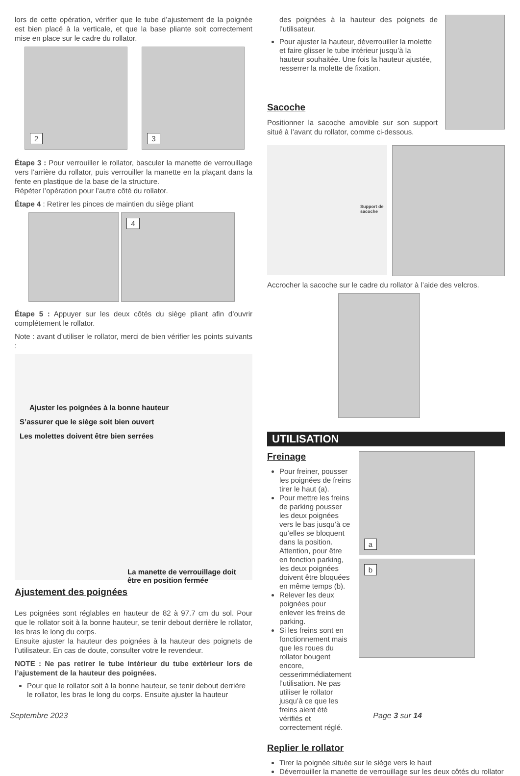lors de cette opération, vérifier que le tube d’ajustement de la poignée est bien placé à la verticale, et que la base pliante soit correctement mise en place sur le cadre du rollator.
2 3
Étape 3 : Pour verrouiller le rollator, basculer la manette de verrouillage vers l’arrière du rollator, puis verrouiller la manette en la plaçant dans la fente en plastique de la base de la structure.
Répéter l’opération pour l’autre côté du rollator.
Étape 4 : Retirer les pinces de maintien du siège pliant
4
Étape 5 : Appuyer sur les deux côtés du siège pliant afin d’ouvrir complétement le rollator.
Note : avant d’utiliser le rollator, merci de bien vérifier les points suivants :
Ajuster les poignées à la bonne hauteur
S’assurer que le siège soit bien ouvert
Les molettes doivent être bien serrées
La manette de verrouillage doit
être en position fermée
Ajustement des poignées
Les poignées sont réglables en hauteur de 82 à 97.7 cm du sol. Pour que le rollator soit à la bonne hauteur, se tenir debout derrière le rollator, les bras le long du corps.
Ensuite ajuster la hauteur des poignées à la hauteur des poignets de l’utilisateur. En cas de doute, consulter votre le revendeur.
NOTE : Ne pas retirer le tube intérieur du tube extérieur lors de l’ajustement de la hauteur des poignées.
Pour que le rollator soit à la bonne hauteur, se tenir debout derrière le rollator, les bras le long du corps. Ensuite ajuster la hauteur
des poignées à la hauteur des poignets de l’utilisateur.
Pour ajuster la hauteur, déverrouiller la molette et faire glisser le tube intérieur jusqu’à la hauteur souhaitée. Une fois la hauteur ajustée, resserrer la molette de fixation.
Sacoche
Positionner la sacoche amovible sur son support situé à l’avant du rollator, comme ci-dessous.
Support de sacoche
Accrocher la sacoche sur le cadre du rollator à l’aide des velcros.
UTILISATION
Freinage
Pour freiner, pousser les poignées de freins tirer le haut (a).
Pour mettre les freins de parking pousser les deux poignées vers le bas jusqu’à ce qu’elles se bloquent dans la position. Attention, pour être en fonction parking, les deux poignées doivent être bloquées en même temps (b).
Relever les deux poignées pour enlever les freins de parking.
Si les freins sont en fonctionnement mais que les roues du rollator bougent encore, cesserimmédiatement l’utilisation. Ne pas utiliser le rollator jusqu’à ce que les freins aient été vérifiés et correctement réglé.
a
b
Replier le rollator
Tirer la poignée située sur le siège vers le haut
Déverrouiller la manette de verrouillage sur les deux côtés du rollator
Septembre 2023 Page 3 sur 14